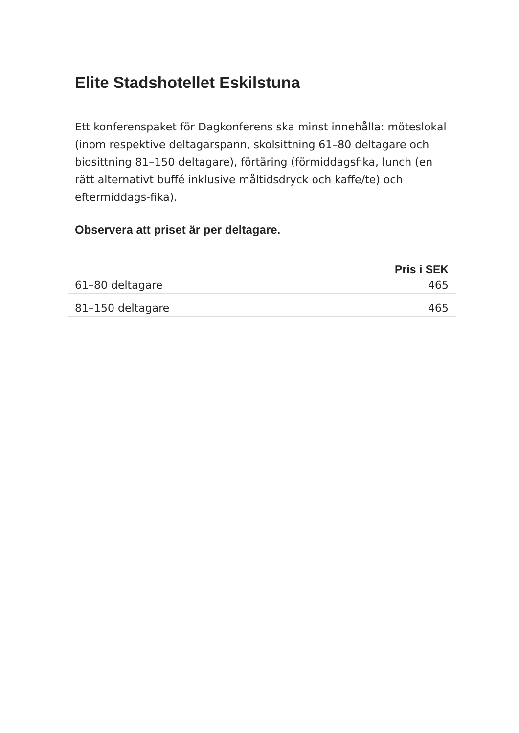Elite Stadshotellet Eskilstuna
Ett konferenspaket för Dagkonferens ska minst innehålla: möteslokal (inom respektive deltagarspann, skolsittning 61–80 deltagare och biosittning 81–150 deltagare), förtäring (förmiddagsfika, lunch (en rätt alternativt buffé inklusive måltidsdryck och kaffe/te) och eftermiddags-fika).
Observera att priset är per deltagare.
| | Pris i SEK |
| --- | --- |
| 61–80 deltagare | 465 |
| 81–150 deltagare | 465 |